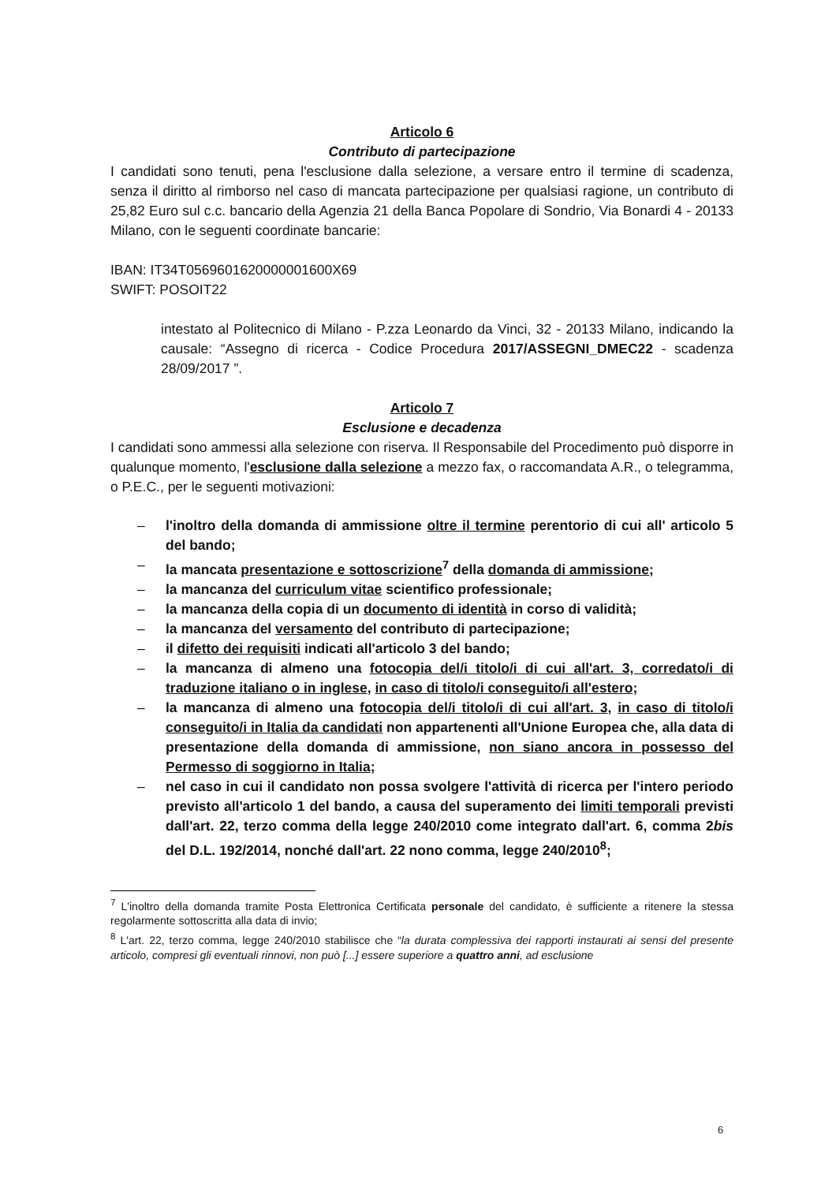Articolo 6
Contributo di partecipazione
I candidati sono tenuti, pena l'esclusione dalla selezione, a versare entro il termine di scadenza, senza il diritto al rimborso nel caso di mancata partecipazione per qualsiasi ragione, un contributo di 25,82 Euro sul c.c. bancario della Agenzia 21 della Banca Popolare di Sondrio, Via Bonardi 4 - 20133 Milano, con le seguenti coordinate bancarie:
IBAN: IT34T0569601620000001600X69
SWIFT: POSOIT22
intestato al Politecnico di Milano - P.zza Leonardo da Vinci, 32 - 20133 Milano, indicando la causale: “Assegno di ricerca - Codice Procedura 2017/ASSEGNI_DMEC22 - scadenza 28/09/2017 ”.
Articolo 7
Esclusione e decadenza
I candidati sono ammessi alla selezione con riserva. Il Responsabile del Procedimento può disporre in qualunque momento, l'esclusione dalla selezione a mezzo fax, o raccomandata A.R., o telegramma, o P.E.C., per le seguenti motivazioni:
– l'inoltro della domanda di ammissione oltre il termine perentorio di cui all' articolo 5 del bando;
– la mancata presentazione e sottoscrizione<sup>7</sup> della domanda di ammissione;
– la mancanza del curriculum vitae scientifico professionale;
– la mancanza della copia di un documento di identità in corso di validità;
– la mancanza del versamento del contributo di partecipazione;
– il difetto dei requisiti indicati all'articolo 3 del bando;
– la mancanza di almeno una fotocopia del/i titolo/i di cui all'art. 3, corredato/i di traduzione italiano o in inglese, in caso di titolo/i conseguito/i all'estero;
– la mancanza di almeno una fotocopia del/i titolo/i di cui all'art. 3, in caso di titolo/i conseguito/i in Italia da candidati non appartenenti all'Unione Europea che, alla data di presentazione della domanda di ammissione, non siano ancora in possesso del Permesso di soggiorno in Italia;
– nel caso in cui il candidato non possa svolgere l'attività di ricerca per l'intero periodo previsto all'articolo 1 del bando, a causa del superamento dei limiti temporali previsti dall'art. 22, terzo comma della legge 240/2010 come integrato dall'art. 6, comma 2bis del D.L. 192/2014, nonché dall'art. 22 nono comma, legge 240/2010<sup>8</sup>;
<sup>7</sup> L'inoltro della domanda tramite Posta Elettronica Certificata personale del candidato, è sufficiente a ritenere la stessa regolarmente sottoscritta alla data di invio;
<sup>8</sup> L'art. 22, terzo comma, legge 240/2010 stabilisce che “la durata complessiva dei rapporti instaurati ai sensi del presente articolo, compresi gli eventuali rinnovi, non può [...] essere superiore a quattro anni, ad esclusione
6